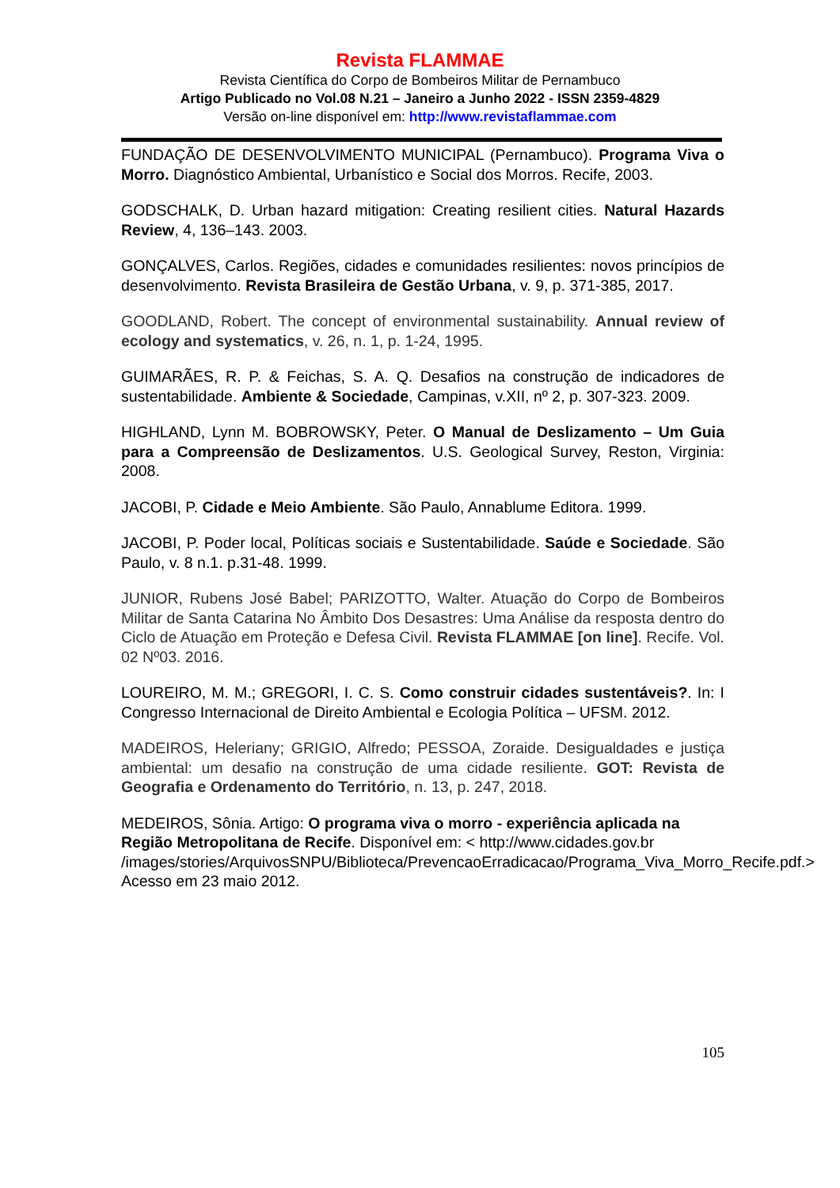Revista FLAMMAE
Revista Científica do Corpo de Bombeiros Militar de Pernambuco
Artigo Publicado no Vol.08 N.21 – Janeiro a Junho 2022 - ISSN 2359-4829
Versão on-line disponível em: http://www.revistaflammae.com
FUNDAÇÃO DE DESENVOLVIMENTO MUNICIPAL (Pernambuco). Programa Viva o Morro. Diagnóstico Ambiental, Urbanístico e Social dos Morros. Recife, 2003.
GODSCHALK, D. Urban hazard mitigation: Creating resilient cities. Natural Hazards Review, 4, 136–143. 2003.
GONÇALVES, Carlos. Regiões, cidades e comunidades resilientes: novos princípios de desenvolvimento. Revista Brasileira de Gestão Urbana, v. 9, p. 371-385, 2017.
GOODLAND, Robert. The concept of environmental sustainability. Annual review of ecology and systematics, v. 26, n. 1, p. 1-24, 1995.
GUIMARÃES, R. P. & Feichas, S. A. Q. Desafios na construção de indicadores de sustentabilidade. Ambiente & Sociedade, Campinas, v.XII, nº 2, p. 307-323. 2009.
HIGHLAND, Lynn M. BOBROWSKY, Peter. O Manual de Deslizamento – Um Guia para a Compreensão de Deslizamentos. U.S. Geological Survey, Reston, Virginia: 2008.
JACOBI, P. Cidade e Meio Ambiente. São Paulo, Annablume Editora. 1999.
JACOBI, P. Poder local, Políticas sociais e Sustentabilidade. Saúde e Sociedade. São Paulo, v. 8 n.1. p.31-48. 1999.
JUNIOR, Rubens José Babel; PARIZOTTO, Walter. Atuação do Corpo de Bombeiros Militar de Santa Catarina No Âmbito Dos Desastres: Uma Análise da resposta dentro do Ciclo de Atuação em Proteção e Defesa Civil. Revista FLAMMAE [on line]. Recife. Vol. 02 Nº03. 2016.
LOUREIRO, M. M.; GREGORI, I. C. S. Como construir cidades sustentáveis?. In: I Congresso Internacional de Direito Ambiental e Ecologia Política – UFSM. 2012.
MADEIROS, Heleriany; GRIGIO, Alfredo; PESSOA, Zoraide. Desigualdades e justiça ambiental: um desafio na construção de uma cidade resiliente. GOT: Revista de Geografia e Ordenamento do Território, n. 13, p. 247, 2018.
MEDEIROS, Sônia. Artigo: O programa viva o morro - experiência aplicada na Região Metropolitana de Recife. Disponível em: < http://www.cidades.gov.br /images/stories/ArquivosSNPU/Biblioteca/PrevencaoErradicacao/Programa_Viva_Morro_Recife.pdf.> Acesso em 23 maio 2012.
105